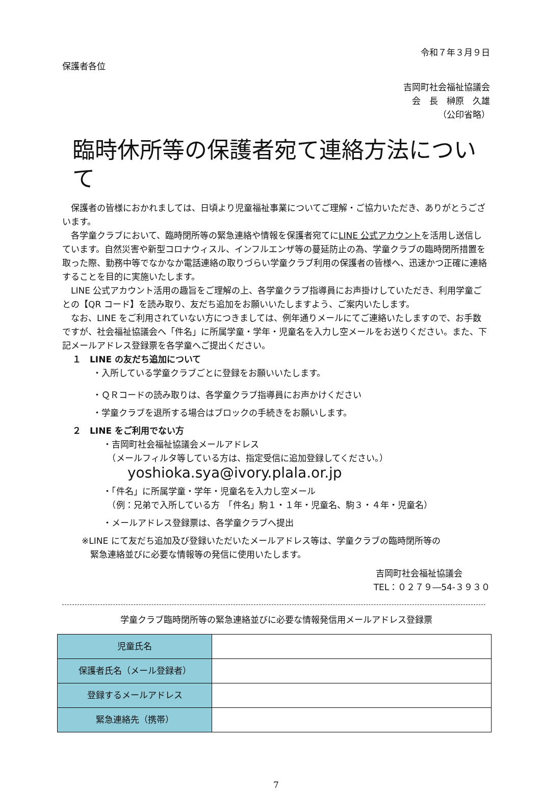令和７年３月９日
保護者各位
吉岡町社会福祉協議会
会　長　榊原　久雄　
（公印省略）
臨時休所等の保護者宛て連絡方法について
保護者の皆様におかれましては、日頃より児童福祉事業についてご理解・ご協力いただき、ありがとうございます。
各学童クラブにおいて、臨時閉所等の緊急連絡や情報を保護者宛てにLINE 公式アカウントを活用し送信しています。自然災害や新型コロナウィスル、インフルエンザ等の蔓延防止の為、学童クラブの臨時閉所措置を取った際、勤務中等でなかなか電話連絡の取りづらい学童クラブ利用の保護者の皆様へ、迅速かつ正確に連絡することを目的に実施いたします。
LINE 公式アカウント活用の趣旨をご理解の上、各学童クラブ指導員にお声掛けしていただき、利用学童ごとの【QR コード】を読み取り、友だち追加をお願いいたしますよう、ご案内いたします。
なお、LINE をご利用されていない方につきましては、例年通りメールにてご連絡いたしますので、お手数ですが、社会福祉協議会へ「件名」に所属学童・学年・児童名を入力し空メールをお送りください。また、下記メールアドレス登録票を各学童へご提出ください。
１　LINE の友だち追加について
・入所している学童クラブごとに登録をお願いいたします。
・ＱＲコードの読み取りは、各学童クラブ指導員にお声かけください
・学童クラブを退所する場合はブロックの手続きをお願いします。
２　LINE をご利用でない方
・吉岡町社会福祉協議会メールアドレス
　（メールフィルタ等している方は、指定受信に追加登録してください。）
yoshioka.sya@ivory.plala.or.jp
・「件名」に所属学童・学年・児童名を入力し空メール
　（例：兄弟で入所している方　「件名」駒１・１年・児童名、駒３・４年・児童名）
・メールアドレス登録票は、各学童クラブへ提出
※LINE にて友だち追加及び登録いただいたメールアドレス等は、学童クラブの臨時閉所等の
　緊急連絡並びに必要な情報等の発信に使用いたします。
吉岡町社会福祉協議会
TEL：０２７９―54-３９３０
学童クラブ臨時閉所等の緊急連絡並びに必要な情報発信用メールアドレス登録票
| 児童氏名 | |
| 保護者氏名（メール登録者） | |
| 登録するメールアドレス | |
| 緊急連絡先（携帯） | |
7